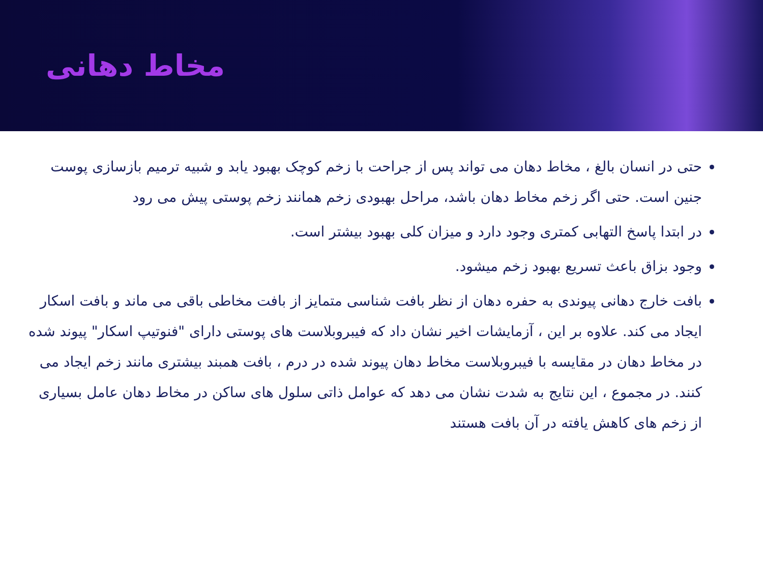مخاط دهانی
حتی در انسان بالغ ، مخاط دهان می تواند پس از جراحت با زخم کوچک بهبود یابد و شبیه ترمیم بازسازی پوست جنین است. حتی اگر زخم مخاط دهان باشد، مراحل بهبودی زخم همانند زخم پوستی پیش می رود
در ابتدا پاسخ التهابی کمتری وجود دارد و میزان کلی بهبود بیشتر است.
وجود بزاق باعث تسریع بهبود زخم میشود.
بافت خارج دهانی پیوندی به حفره دهان از نظر بافت شناسی متمایز از بافت مخاطی باقی می ماند و بافت اسکار ایجاد می کند. علاوه بر این ، آزمایشات اخیر نشان داد که فیبروبلاست های پوستی دارای "فنوتیپ اسکار" پیوند شده در مخاط دهان در مقایسه با فیبروبلاست مخاط دهان پیوند شده در درم ، بافت همبند بیشتری مانند زخم ایجاد می کنند. در مجموع ، این نتایج به شدت نشان می دهد که عوامل ذاتی سلول های ساکن در مخاط دهان عامل بسیاری از زخم های کاهش یافته در آن بافت هستند